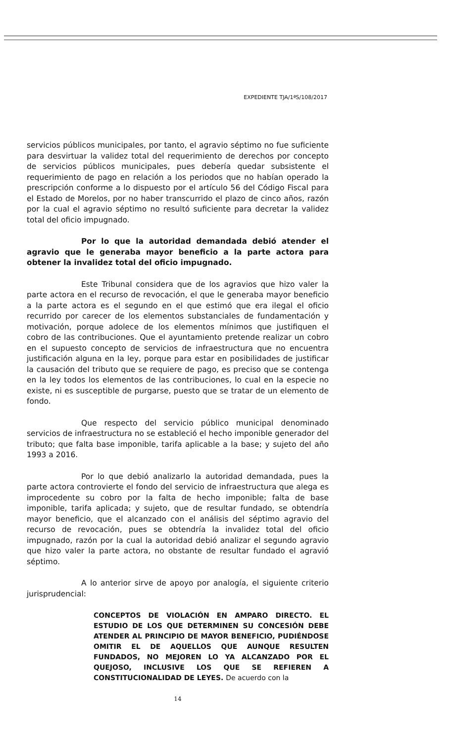EXPEDIENTE TJA/1ªS/108/2017
servicios públicos municipales, por tanto, el agravio séptimo no fue suficiente para desvirtuar la validez total del requerimiento de derechos por concepto de servicios públicos municipales, pues debería quedar subsistente el requerimiento de pago en relación a los periodos que no habían operado la prescripción conforme a lo dispuesto por el artículo 56 del Código Fiscal para el Estado de Morelos, por no haber transcurrido el plazo de cinco años, razón por la cual el agravio séptimo no resultó suficiente para decretar la validez total del oficio impugnado.
Por lo que la autoridad demandada debió atender el agravio que le generaba mayor beneficio a la parte actora para obtener la invalidez total del oficio impugnado.
Este Tribunal considera que de los agravios que hizo valer la parte actora en el recurso de revocación, el que le generaba mayor beneficio a la parte actora es el segundo en el que estimó que era ilegal el oficio recurrido por carecer de los elementos substanciales de fundamentación y motivación, porque adolece de los elementos mínimos que justifiquen el cobro de las contribuciones. Que el ayuntamiento pretende realizar un cobro en el supuesto concepto de servicios de infraestructura que no encuentra justificación alguna en la ley, porque para estar en posibilidades de justificar la causación del tributo que se requiere de pago, es preciso que se contenga en la ley todos los elementos de las contribuciones, lo cual en la especie no existe, ni es susceptible de purgarse, puesto que se tratar de un elemento de fondo.
Que respecto del servicio público municipal denominado servicios de infraestructura no se estableció el hecho imponible generador del tributo; que falta base imponible, tarifa aplicable a la base; y sujeto del año 1993 a 2016.
Por lo que debió analizarlo la autoridad demandada, pues la parte actora controvierte el fondo del servicio de infraestructura que alega es improcedente su cobro por la falta de hecho imponible; falta de base imponible, tarifa aplicada; y sujeto, que de resultar fundado, se obtendría mayor beneficio, que el alcanzado con el análisis del séptimo agravio del recurso de revocación, pues se obtendría la invalidez total del oficio impugnado, razón por la cual la autoridad debió analizar el segundo agravio que hizo valer la parte actora, no obstante de resultar fundado el agravió séptimo.
A lo anterior sirve de apoyo por analogía, el siguiente criterio jurisprudencial:
CONCEPTOS DE VIOLACIÓN EN AMPARO DIRECTO. EL ESTUDIO DE LOS QUE DETERMINEN SU CONCESIÓN DEBE ATENDER AL PRINCIPIO DE MAYOR BENEFICIO, PUDIÉNDOSE OMITIR EL DE AQUELLOS QUE AUNQUE RESULTEN FUNDADOS, NO MEJOREN LO YA ALCANZADO POR EL QUEJOSO, INCLUSIVE LOS QUE SE REFIEREN A CONSTITUCIONALIDAD DE LEYES. De acuerdo con la
14